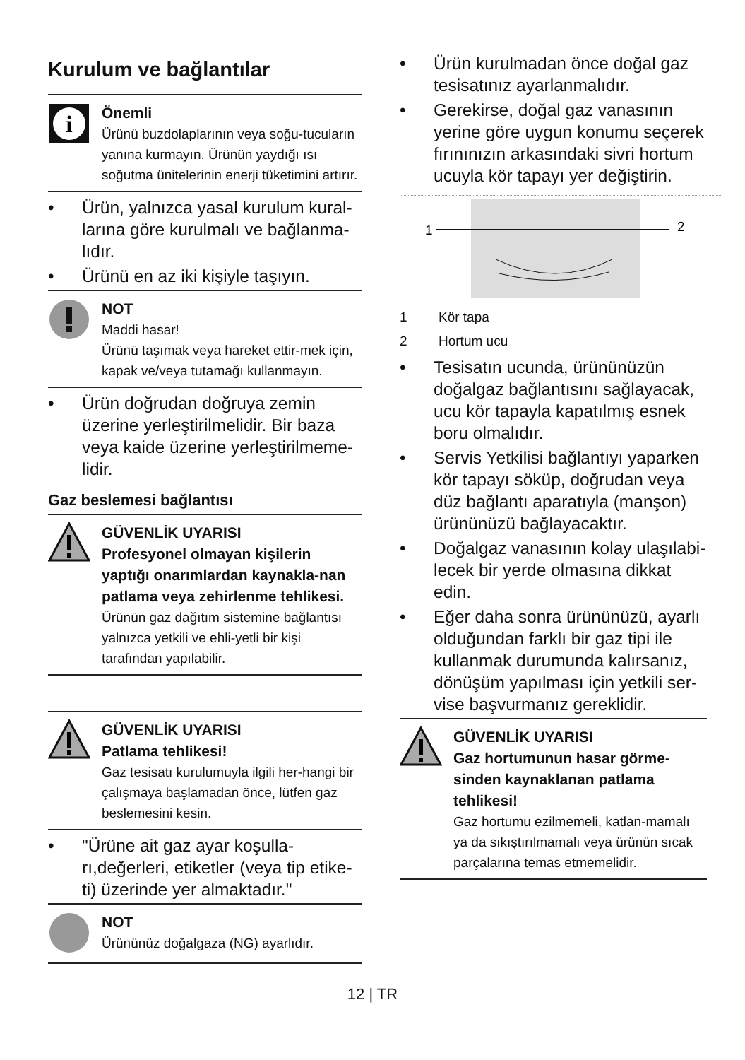Kurulum ve bağlantılar
i
Önemli
Ürünü buzdolaplarının veya soğu-tucuların yanına kurmayın. Ürünün yaydığı ısı soğutma ünitelerinin enerji tüketimini artırır.
• Ürün, yalnızca yasal kurulum kural-larına göre kurulmalı ve bağlanma-lıdır.
• Ürünü en az iki kişiyle taşıyın.
NOT
Maddi hasar!
Ürünü taşımak veya hareket ettir-mek için, kapak ve/veya tutamağı kullanmayın.
• Ürün doğrudan doğruya zemin üzerine yerleştirilmelidir. Bir baza veya kaide üzerine yerleştirilmeme-lidir.
Gaz beslemesi bağlantısı
GÜVENLİK UYARISI
Profesyonel olmayan kişilerin yaptığı onarımlardan kaynakla-nan patlama veya zehirlenme tehlikesi.
Ürünün gaz dağıtım sistemine bağlantısı yalnızca yetkili ve ehli-yetli bir kişi tarafından yapılabilir.
GÜVENLİK UYARISI
Patlama tehlikesi!
Gaz tesisatı kurulumuyla ilgili her-hangi bir çalışmaya başlamadan önce, lütfen gaz beslemesini kesin.
• "Ürüne ait gaz ayar koşulla-rı,değerleri, etiketler (veya tip etike-ti) üzerinde yer almaktadır."
NOT
Ürününüz doğalgaza (NG) ayarlıdır.
• Ürün kurulmadan önce doğal gaz tesisatınız ayarlanmalıdır.
• Gerekirse, doğal gaz vanasının yerine göre uygun konumu seçerek fırınınızın arkasındaki sivri hortum ucuyla kör tapayı yer değiştirin.
1
2
1 Kör tapa
2 Hortum ucu
• Tesisatın ucunda, ürününüzün doğalgaz bağlantısını sağlayacak, ucu kör tapayla kapatılmış esnek boru olmalıdır.
• Servis Yetkilisi bağlantıyı yaparken kör tapayı söküp, doğrudan veya düz bağlantı aparatıyla (manşon) ürününüzü bağlayacaktır.
• Doğalgaz vanasının kolay ulaşılabi-lecek bir yerde olmasına dikkat edin.
• Eğer daha sonra ürününüzü, ayarlı olduğundan farklı bir gaz tipi ile kullanmak durumunda kalırsanız, dönüşüm yapılması için yetkili ser-vise başvurmanız gereklidir.
GÜVENLİK UYARISI
Gaz hortumunun hasar görme-sinden kaynaklanan patlama tehlikesi!
Gaz hortumu ezilmemeli, katlan-mamalı ya da sıkıştırılmamalı veya ürünün sıcak parçalarına temas etmemelidir.
12 | TR